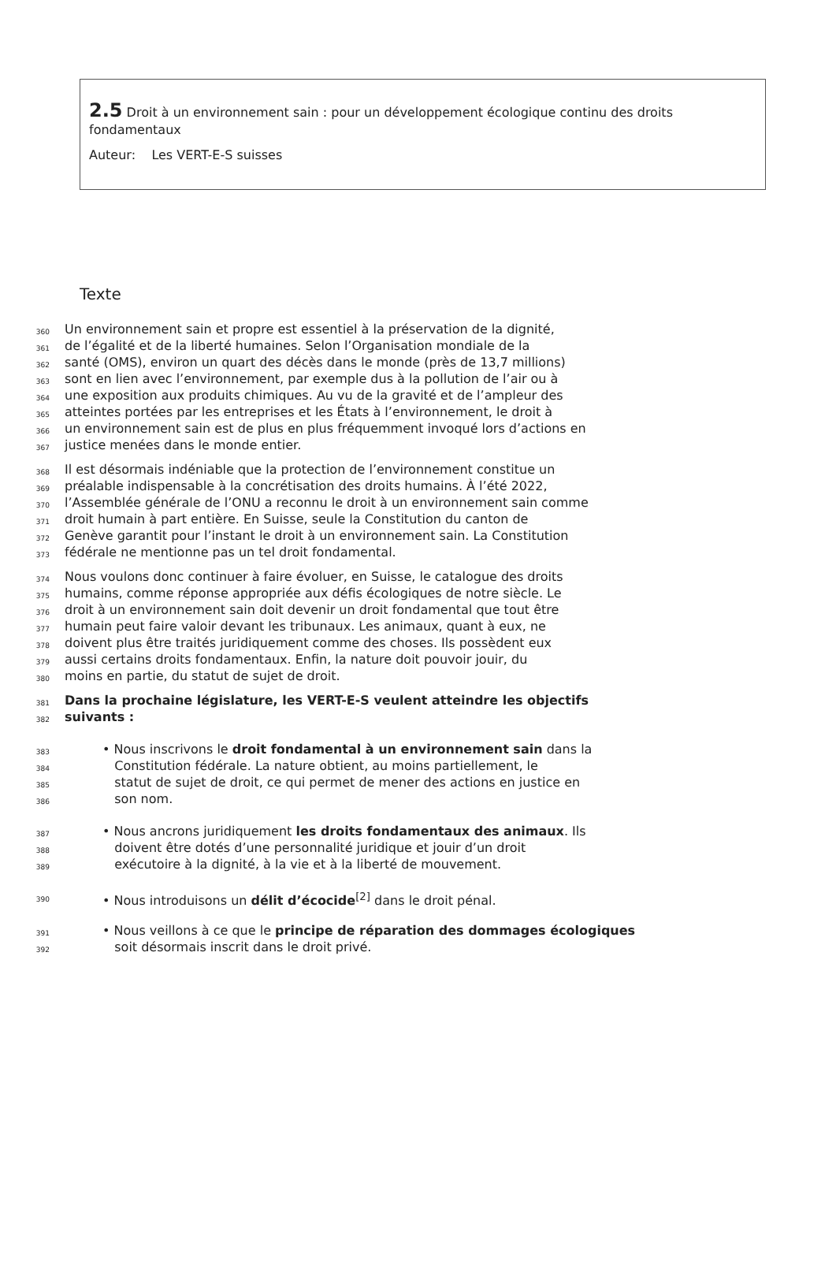2.5 Droit à un environnement sain : pour un développement écologique continu des droits fondamentaux
Auteur: Les VERT-E-S suisses
Texte
360 Un environnement sain et propre est essentiel à la préservation de la dignité,
361 de l’égalité et de la liberté humaines. Selon l’Organisation mondiale de la
362 santé (OMS), environ un quart des décès dans le monde (près de 13,7 millions)
363 sont en lien avec l’environnement, par exemple dus à la pollution de l’air ou à
364 une exposition aux produits chimiques. Au vu de la gravité et de l’ampleur des
365 atteintes portées par les entreprises et les États à l’environnement, le droit à
366 un environnement sain est de plus en plus fréquemment invoqué lors d’actions en
367 justice menées dans le monde entier.
368 Il est désormais indéniable que la protection de l’environnement constitue un
369 préalable indispensable à la concrétisation des droits humains. À l’été 2022,
370 l’Assemblée générale de l’ONU a reconnu le droit à un environnement sain comme
371 droit humain à part entière. En Suisse, seule la Constitution du canton de
372 Genève garantit pour l’instant le droit à un environnement sain. La Constitution
373 fédérale ne mentionne pas un tel droit fondamental.
374 Nous voulons donc continuer à faire évoluer, en Suisse, le catalogue des droits
375 humains, comme réponse appropriée aux défis écologiques de notre siècle. Le
376 droit à un environnement sain doit devenir un droit fondamental que tout être
377 humain peut faire valoir devant les tribunaux. Les animaux, quant à eux, ne
378 doivent plus être traités juridiquement comme des choses. Ils possèdent eux
379 aussi certains droits fondamentaux. Enfin, la nature doit pouvoir jouir, du
380 moins en partie, du statut de sujet de droit.
381 Dans la prochaine législature, les VERT-E-S veulent atteindre les objectifs
382 suivants :
383 • Nous inscrivons le droit fondamental à un environnement sain dans la
384 Constitution fédérale. La nature obtient, au moins partiellement, le
385 statut de sujet de droit, ce qui permet de mener des actions en justice en
386 son nom.
387 • Nous ancrons juridiquement les droits fondamentaux des animaux. Ils
388 doivent être dotés d’une personnalité juridique et jouir d’un droit
389 exécutoire à la dignité, à la vie et à la liberté de mouvement.
390 • Nous introduisons un délit d’écocide<sup>[2]</sup> dans le droit pénal.
391 • Nous veillons à ce que le principe de réparation des dommages écologiques
392 soit désormais inscrit dans le droit privé.